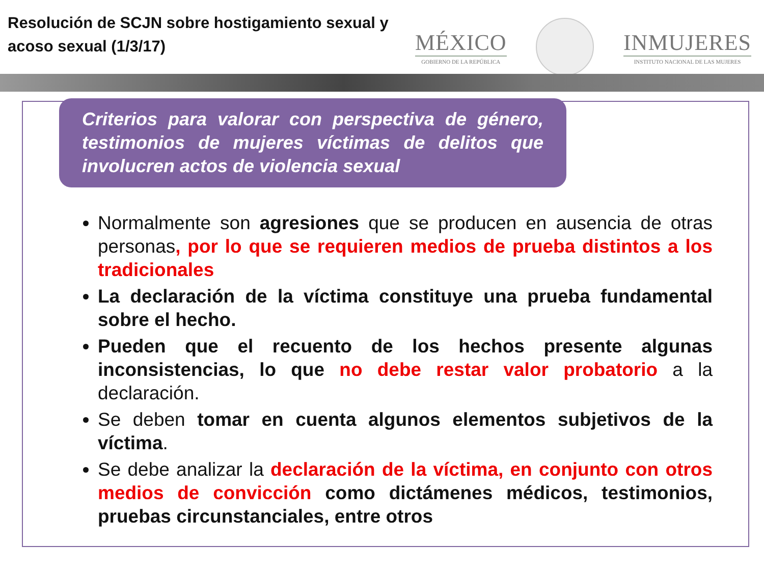Resolución de SCJN sobre hostigamiento sexual y acoso sexual (1/3/17)
MÉXICO
GOBIERNO DE LA REPÚBLICA
INMUJERES
INSTITUTO NACIONAL DE LAS MUJERES
Criterios para valorar con perspectiva de género, testimonios de mujeres víctimas de delitos que involucren actos de violencia sexual
Normalmente son agresiones que se producen en ausencia de otras personas, por lo que se requieren medios de prueba distintos a los tradicionales
La declaración de la víctima constituye una prueba fundamental sobre el hecho.
Pueden que el recuento de los hechos presente algunas inconsistencias, lo que no debe restar valor probatorio a la declaración.
Se deben tomar en cuenta algunos elementos subjetivos de la víctima.
Se debe analizar la declaración de la víctima, en conjunto con otros medios de convicción como dictámenes médicos, testimonios, pruebas circunstanciales, entre otros